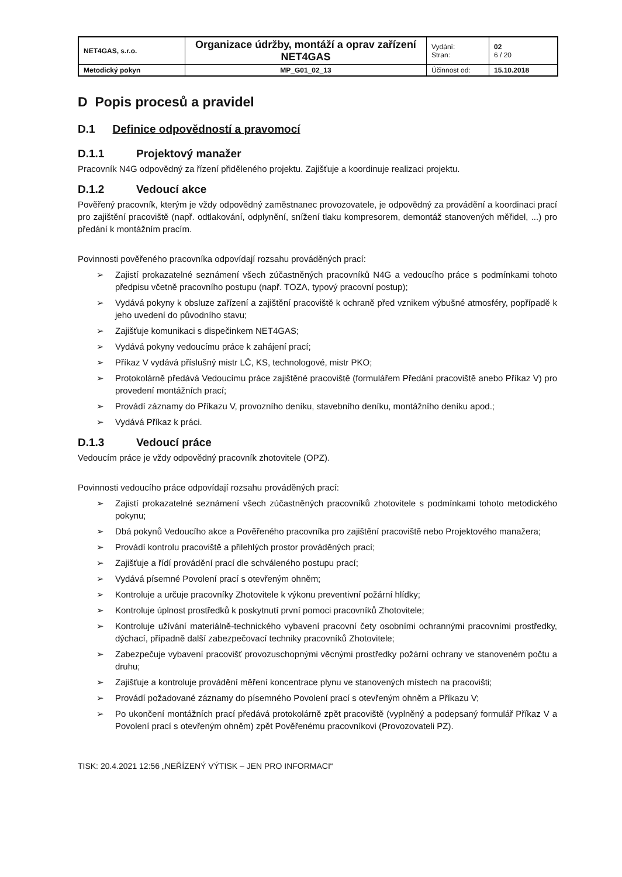| NET4GAS, s.r.o. | Organizace údržby, montáží a oprav zařízení NET4GAS | Vydání: Stran: | 02 6 / 20 |
| Metodický pokyn | MP_G01_02_13 | Účinnost od: | 15.10.2018 |
D Popis procesů a pravidel
D.1 Definice odpovědností a pravomocí
D.1.1 Projektový manažer
Pracovník N4G odpovědný za řízení přiděleného projektu. Zajišťuje a koordinuje realizaci projektu.
D.1.2 Vedoucí akce
Pověřený pracovník, kterým je vždy odpovědný zaměstnanec provozovatele, je odpovědný za provádění a koordinaci prací pro zajištění pracoviště (např. odtlakování, odplynění, snížení tlaku kompresorem, demontáž stanovených měřidel, ...) pro předání k montážním pracím.
Povinnosti pověřeného pracovníka odpovídají rozsahu prováděných prací:
➢ Zajistí prokazatelné seznámení všech zúčastněných pracovníků N4G a vedoucího práce s podmínkami tohoto předpisu včetně pracovního postupu (např. TOZA, typový pracovní postup);
➢ Vydává pokyny k obsluze zařízení a zajištění pracoviště k ochraně před vznikem výbušné atmosféry, popřípadě k jeho uvedení do původního stavu;
➢ Zajišťuje komunikaci s dispečinkem NET4GAS;
➢ Vydává pokyny vedoucímu práce k zahájení prací;
➢ Příkaz V vydává příslušný mistr LČ, KS, technologové, mistr PKO;
➢ Protokolárně předává Vedoucímu práce zajištěné pracoviště (formulářem Předání pracoviště anebo Příkaz V) pro provedení montážních prací;
➢ Provádí záznamy do Příkazu V, provozního deníku, stavebního deníku, montážního deníku apod.;
➢ Vydává Příkaz k práci.
D.1.3 Vedoucí práce
Vedoucím práce je vždy odpovědný pracovník zhotovitele (OPZ).
Povinnosti vedoucího práce odpovídají rozsahu prováděných prací:
➢ Zajistí prokazatelné seznámení všech zúčastněných pracovníků zhotovitele s podmínkami tohoto metodického pokynu;
➢ Dbá pokynů Vedoucího akce a Pověřeného pracovníka pro zajištění pracoviště nebo Projektového manažera;
➢ Provádí kontrolu pracoviště a přilehlých prostor prováděných prací;
➢ Zajišťuje a řídí provádění prací dle schváleného postupu prací;
➢ Vydává písemné Povolení prací s otevřeným ohněm;
➢ Kontroluje a určuje pracovníky Zhotovitele k výkonu preventivní požární hlídky;
➢ Kontroluje úplnost prostředků k poskytnutí první pomoci pracovníků Zhotovitele;
➢ Kontroluje užívání materiálně-technického vybavení pracovní čety osobními ochrannými pracovními prostředky, dýchací, případně další zabezpečovací techniky pracovníků Zhotovitele;
➢ Zabezpečuje vybavení pracovišť provozuschopnými věcnými prostředky požární ochrany ve stanoveném počtu a druhu;
➢ Zajišťuje a kontroluje provádění měření koncentrace plynu ve stanovených místech na pracovišti;
➢ Provádí požadované záznamy do písemného Povolení prací s otevřeným ohněm a Příkazu V;
➢ Po ukončení montážních prací předává protokolárně zpět pracoviště (vyplněný a podepsaný formulář Příkaz V a Povolení prací s otevřeným ohněm) zpět Pověřenému pracovníkovi (Provozovateli PZ).
TISK: 20.4.2021 12:56 „NEŘÍZENÝ VÝTISK – JEN PRO INFORMACI“